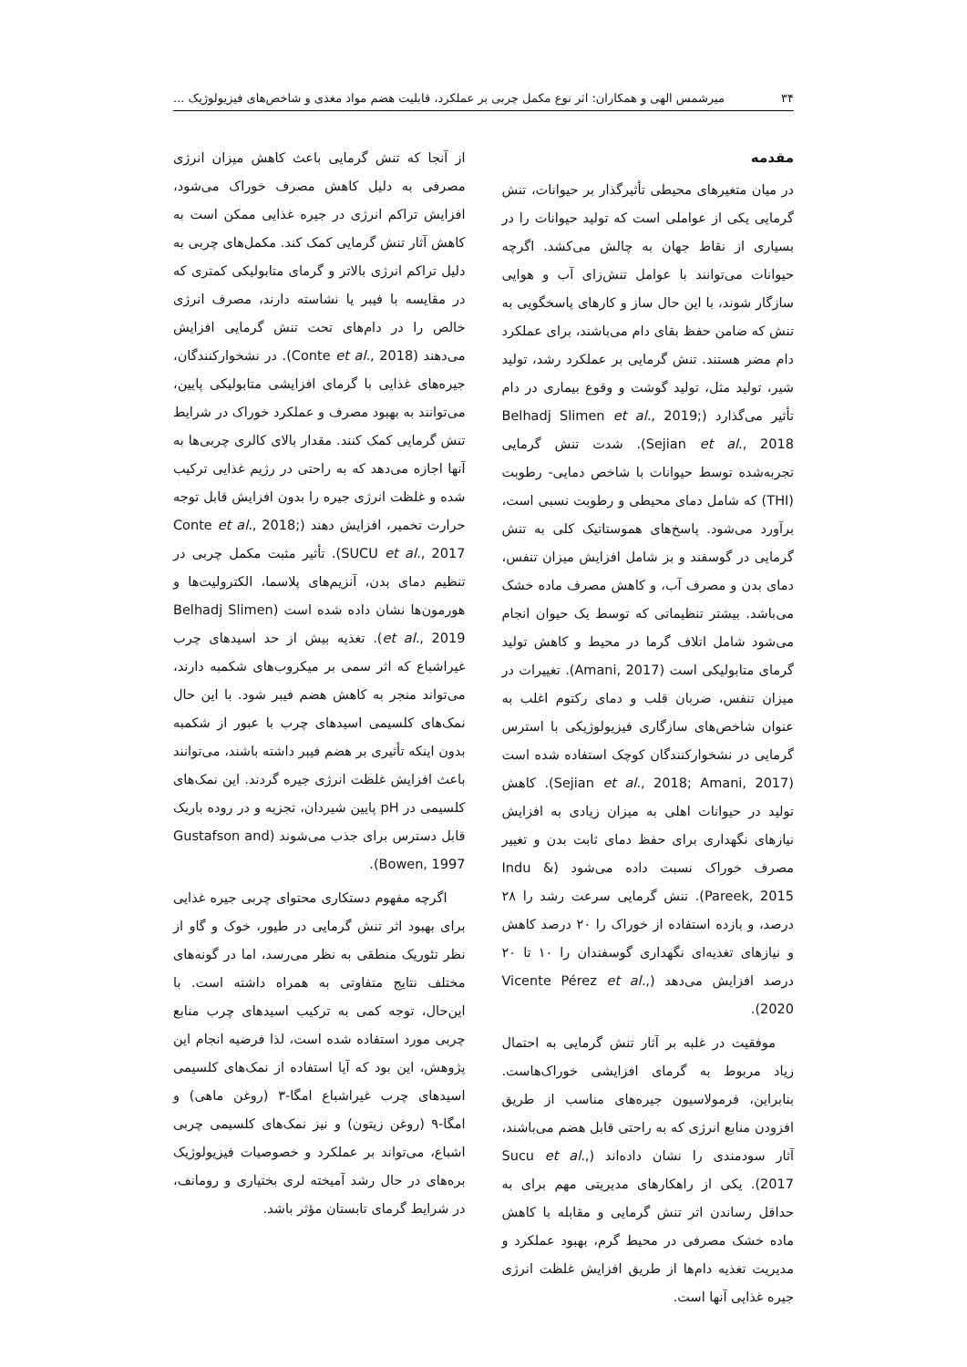۳۴ میرشمس الهی و همکاران: اثر نوع مکمل چربی بر عملکرد، قابلیت هضم مواد مغذی و شاخص‌های فیزیولوژیک ...
مقدمه
در میان متغیرهای محیطی تأثیرگذار بر حیوانات، تنش گرمایی یکی از عواملی است که تولید حیوانات را در بسیاری از نقاط جهان به چالش می‌کشد. اگرچه حیوانات می‌توانند با عوامل تنش‌زای آب و هوایی سازگار شوند، با این حال ساز و کارهای پاسخگویی به تنش که ضامن حفظ بقای دام می‌باشند، برای عملکرد دام مضر هستند. تنش گرمایی بر عملکرد رشد، تولید شیر، تولید مثل، تولید گوشت و وقوع بیماری در دام تأثیر می‌گذارد (Belhadj Slimen et al., 2019; Sejian et al., 2018). شدت تنش گرمایی تجربه‌شده توسط حیوانات با شاخص دمایی- رطوبت (THI) که شامل دمای محیطی و رطوبت نسبی است، برآورد می‌شود. پاسخ‌های هموستاتیک کلی به تنش گرمایی در گوسفند و بز شامل افزایش میزان تنفس، دمای بدن و مصرف آب، و کاهش مصرف ماده خشک می‌باشد. بیشتر تنظیماتی که توسط یک حیوان انجام می‌شود شامل اتلاف گرما در محیط و کاهش تولید گرمای متابولیکی است (Amani, 2017). تغییرات در میزان تنفس، ضربان قلب و دمای رکتوم اغلب به عنوان شاخص‌های سازگاری فیزیولوژیکی با استرس گرمایی در نشخوارکنندگان کوچک استفاده شده است (Sejian et al., 2018; Amani, 2017). کاهش تولید در حیوانات اهلی به میزان زیادی به افزایش نیازهای نگهداری برای حفظ دمای ثابت بدن و تغییر مصرف خوراک نسبت داده می‌شود (Indu & Pareek, 2015). تنش گرمایی سرعت رشد را ۲۸ درصد، و بازده استفاده از خوراک را ۲۰ درصد کاهش و نیازهای تغذیه‌ای نگهداری گوسفندان را ۱۰ تا ۲۰ درصد افزایش می‌دهد (Vicente Pérez et al., 2020).
موفقیت در غلبه بر آثار تنش گرمایی به احتمال زیاد مربوط به گرمای افزایشی خوراک‌هاست. بنابراین، فرمولاسیون جیره‌های مناسب از طریق افزودن منابع انرژی که به راحتی قابل هضم می‌باشند، آثار سودمندی را نشان داده‌اند (Sucu et al., 2017). یکی از راهکارهای مدیریتی مهم برای به حداقل رساندن اثر تنش گرمایی و مقابله با کاهش ماده خشک مصرفی در محیط گرم، بهبود عملکرد و مدیریت تغذیه دام‌ها از طریق افزایش غلظت انرژی جیره غذایی آنها است.
از آنجا که تنش گرمایی باعث کاهش میزان انرژی مصرفی به دلیل کاهش مصرف خوراک می‌شود، افزایش تراکم انرژی در جیره غذایی ممکن است به کاهش آثار تنش گرمایی کمک کند. مکمل‌های چربی به دلیل تراکم انرژی بالاتر و گرمای متابولیکی کمتری که در مقایسه با فیبر یا نشاسته دارند، مصرف انرژی خالص را در دام‌های تحت تنش گرمایی افزایش می‌دهند (Conte et al., 2018). در نشخوارکنندگان، جیره‌های غذایی با گرمای افزایشی متابولیکی پایین، می‌توانند به بهبود مصرف و عملکرد خوراک در شرایط تنش گرمایی کمک کنند. مقدار بالای کالری چربی‌ها به آنها اجازه می‌دهد که به راحتی در رژیم غذایی ترکیب شده و غلظت انرژی جیره را بدون افزایش قابل توجه حرارت تخمیر، افزایش دهند (Conte et al., 2018; SUCU et al., 2017). تأثیر مثبت مکمل چربی در تنظیم دمای بدن، آنزیم‌های پلاسما، الکترولیت‌ها و هورمون‌ها نشان داده شده است (Belhadj Slimen et al., 2019). تغذیه بیش از حد اسیدهای چرب غیراشباع که اثر سمی بر میکروب‌های شکمبه دارند، می‌تواند منجر به کاهش هضم فیبر شود. با این حال نمک‌های کلسیمی اسیدهای چرب با عبور از شکمبه بدون اینکه تأثیری بر هضم فیبر داشته باشند، می‌توانند باعث افزایش غلظت انرژی جیره گردند. این نمک‌های کلسیمی در pH پایین شیردان، تجزیه و در روده باریک قابل دسترس برای جذب می‌شوند (Gustafson and Bowen, 1997).
اگرچه مفهوم دستکاری محتوای چربی جیره غذایی برای بهبود اثر تنش گرمایی در طیور، خوک و گاو از نظر تئوریک منطقی به نظر می‌رسد، اما در گونه‌های مختلف نتایج متفاوتی به همراه داشته است. با این‌حال، توجه کمی به ترکیب اسیدهای چرب منابع چربی مورد استفاده شده است، لذا فرضیه انجام این پژوهش، این بود که آیا استفاده از نمک‌های کلسیمی اسیدهای چرب غیراشباع امگا-۳ (روغن ماهی) و امگا-۹ (روغن زیتون) و نیز نمک‌های کلسیمی چربی اشباع، می‌تواند بر عملکرد و خصوصیات فیزیولوژیک بره‌های در حال رشد آمیخته لری بختیاری و رومانف، در شرایط گرمای تابستان مؤثر باشد.